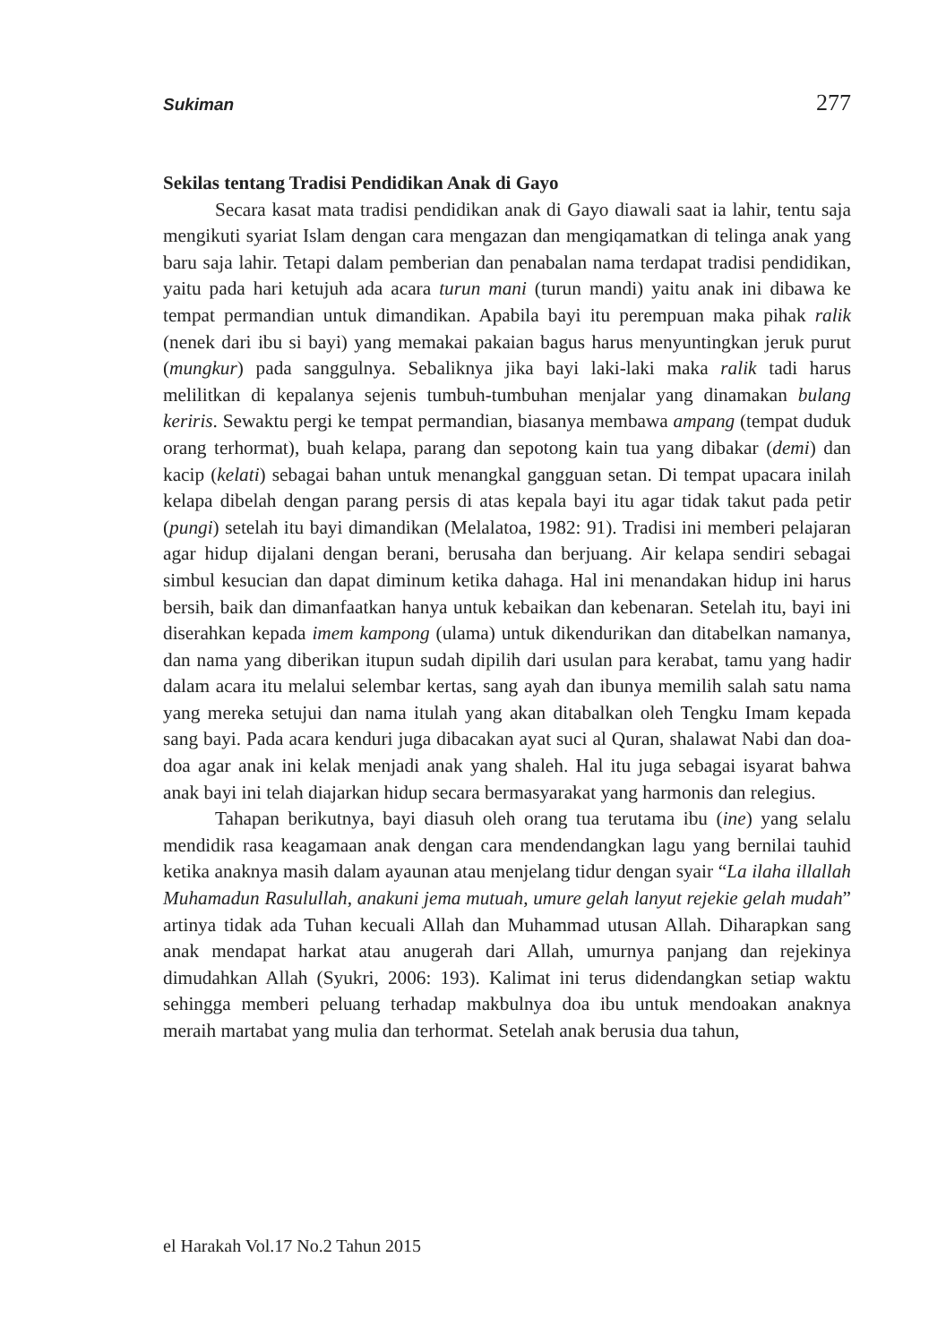Sukiman 277
Sekilas tentang Tradisi Pendidikan Anak di Gayo
Secara kasat mata tradisi pendidikan anak di Gayo diawali saat ia lahir, tentu saja mengikuti syariat Islam dengan cara mengazan dan mengiqamatkan di telinga anak yang baru saja lahir. Tetapi dalam pemberian dan penabalan nama terdapat tradisi pendidikan, yaitu pada hari ketujuh ada acara turun mani (turun mandi) yaitu anak ini dibawa ke tempat permandian untuk dimandikan. Apabila bayi itu perempuan maka pihak ralik (nenek dari ibu si bayi) yang memakai pakaian bagus harus menyuntingkan jeruk purut (mungkur) pada sanggulnya. Sebaliknya jika bayi laki-laki maka ralik tadi harus melilitkan di kepalanya sejenis tumbuh-tumbuhan menjalar yang dinamakan bulang keriris. Sewaktu pergi ke tempat permandian, biasanya membawa ampang (tempat duduk orang terhormat), buah kelapa, parang dan sepotong kain tua yang dibakar (demi) dan kacip (kelati) sebagai bahan untuk menangkal gangguan setan. Di tempat upacara inilah kelapa dibelah dengan parang persis di atas kepala bayi itu agar tidak takut pada petir (pungi) setelah itu bayi dimandikan (Melalatoa, 1982: 91). Tradisi ini memberi pelajaran agar hidup dijalani dengan berani, berusaha dan berjuang. Air kelapa sendiri sebagai simbul kesucian dan dapat diminum ketika dahaga. Hal ini menandakan hidup ini harus bersih, baik dan dimanfaatkan hanya untuk kebaikan dan kebenaran. Setelah itu, bayi ini diserahkan kepada imem kampong (ulama) untuk dikendurikan dan ditabelkan namanya, dan nama yang diberikan itupun sudah dipilih dari usulan para kerabat, tamu yang hadir dalam acara itu melalui selembar kertas, sang ayah dan ibunya memilih salah satu nama yang mereka setujui dan nama itulah yang akan ditabalkan oleh Tengku Imam kepada sang bayi. Pada acara kenduri juga dibacakan ayat suci al Quran, shalawat Nabi dan doa-doa agar anak ini kelak menjadi anak yang shaleh. Hal itu juga sebagai isyarat bahwa anak bayi ini telah diajarkan hidup secara bermasyarakat yang harmonis dan relegius.
Tahapan berikutnya, bayi diasuh oleh orang tua terutama ibu (ine) yang selalu mendidik rasa keagamaan anak dengan cara mendendangkan lagu yang bernilai tauhid ketika anaknya masih dalam ayaunan atau menjelang tidur dengan syair “La ilaha illallah Muhamadun Rasulullah, anakuni jema mutuah, umure gelah lanyut rejekie gelah mudah” artinya tidak ada Tuhan kecuali Allah dan Muhammad utusan Allah. Diharapkan sang anak mendapat harkat atau anugerah dari Allah, umurnya panjang dan rejekinya dimudahkan Allah (Syukri, 2006: 193). Kalimat ini terus didendangkan setiap waktu sehingga memberi peluang terhadap makbulnya doa ibu untuk mendoakan anaknya meraih martabat yang mulia dan terhormat. Setelah anak berusia dua tahun,
el Harakah Vol.17 No.2 Tahun 2015